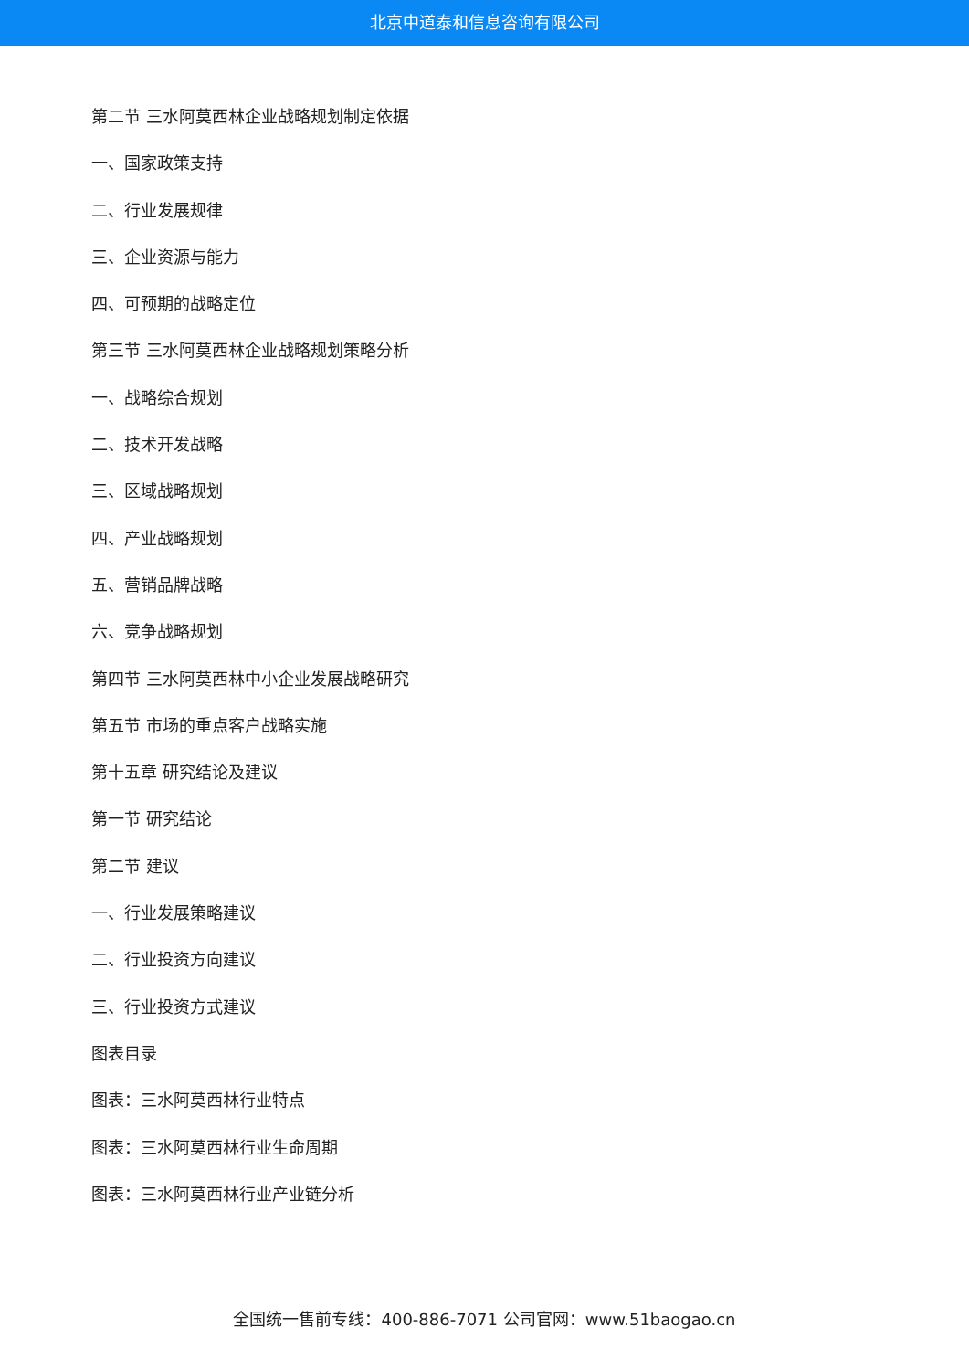北京中道泰和信息咨询有限公司
第二节 三水阿莫西林企业战略规划制定依据
一、国家政策支持
二、行业发展规律
三、企业资源与能力
四、可预期的战略定位
第三节 三水阿莫西林企业战略规划策略分析
一、战略综合规划
二、技术开发战略
三、区域战略规划
四、产业战略规划
五、营销品牌战略
六、竞争战略规划
第四节 三水阿莫西林中小企业发展战略研究
第五节 市场的重点客户战略实施
第十五章 研究结论及建议
第一节 研究结论
第二节 建议
一、行业发展策略建议
二、行业投资方向建议
三、行业投资方式建议
图表目录
图表：三水阿莫西林行业特点
图表：三水阿莫西林行业生命周期
图表：三水阿莫西林行业产业链分析
全国统一售前专线：400-886-7071 公司官网：www.51baogao.cn